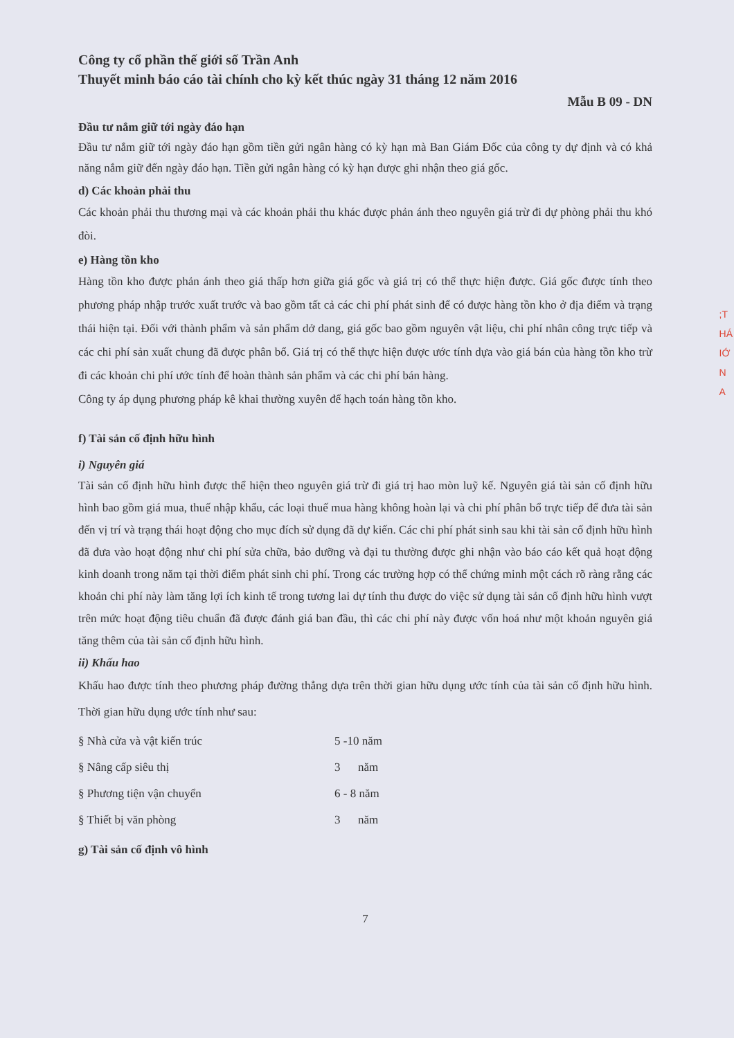Công ty cổ phần thế giới số Trần Anh
Thuyết minh báo cáo tài chính cho kỳ kết thúc ngày 31 tháng 12 năm 2016
Mẫu B 09 - DN
Đầu tư nắm giữ tới ngày đáo hạn
Đầu tư nắm giữ tới ngày đáo hạn gồm tiền gửi ngân hàng có kỳ hạn mà Ban Giám Đốc của công ty dự định và có khả năng nắm giữ đến ngày đáo hạn. Tiền gửi ngân hàng có kỳ hạn được ghi nhận theo giá gốc.
d) Các khoản phải thu
Các khoản phải thu thương mại và các khoản phải thu khác được phản ánh theo nguyên giá trừ đi dự phòng phải thu khó đòi.
e) Hàng tồn kho
Hàng tồn kho được phản ánh theo giá thấp hơn giữa giá gốc và giá trị có thể thực hiện được. Giá gốc được tính theo phương pháp nhập trước xuất trước và bao gồm tất cả các chi phí phát sinh để có được hàng tồn kho ở địa điểm và trạng thái hiện tại. Đối với thành phẩm và sản phẩm dở dang, giá gốc bao gồm nguyên vật liệu, chi phí nhân công trực tiếp và các chi phí sản xuất chung đã được phân bổ. Giá trị có thể thực hiện được ước tính dựa vào giá bán của hàng tồn kho trừ đi các khoản chi phí ước tính để hoàn thành sản phẩm và các chi phí bán hàng.
Công ty áp dụng phương pháp kê khai thường xuyên để hạch toán hàng tồn kho.
f) Tài sản cố định hữu hình
i) Nguyên giá
Tài sản cố định hữu hình được thể hiện theo nguyên giá trừ đi giá trị hao mòn luỹ kế. Nguyên giá tài sản cố định hữu hình bao gồm giá mua, thuế nhập khẩu, các loại thuế mua hàng không hoàn lại và chi phí phân bổ trực tiếp để đưa tài sản đến vị trí và trạng thái hoạt động cho mục đích sử dụng đã dự kiến. Các chi phí phát sinh sau khi tài sản cố định hữu hình đã đưa vào hoạt động như chi phí sửa chữa, bảo dưỡng và đại tu thường được ghi nhận vào báo cáo kết quả hoạt động kinh doanh trong năm tại thời điểm phát sinh chi phí. Trong các trường hợp có thể chứng minh một cách rõ ràng rằng các khoản chi phí này làm tăng lợi ích kinh tế trong tương lai dự tính thu được do việc sử dụng tài sản cố định hữu hình vượt trên mức hoạt động tiêu chuẩn đã được đánh giá ban đầu, thì các chi phí này được vốn hoá như một khoản nguyên giá tăng thêm của tài sản cố định hữu hình.
ii) Khấu hao
Khấu hao được tính theo phương pháp đường thẳng dựa trên thời gian hữu dụng ước tính của tài sản cố định hữu hình. Thời gian hữu dụng ước tính như sau:
| § Nhà cửa và vật kiến trúc | 5 -10 năm |
| § Nâng cấp siêu thị | 3 năm |
| § Phương tiện vận chuyển | 6 - 8 năm |
| § Thiết bị văn phòng | 3 năm |
g) Tài sản cố định vô hình
7
;T
HÁ
IỚ
N
A